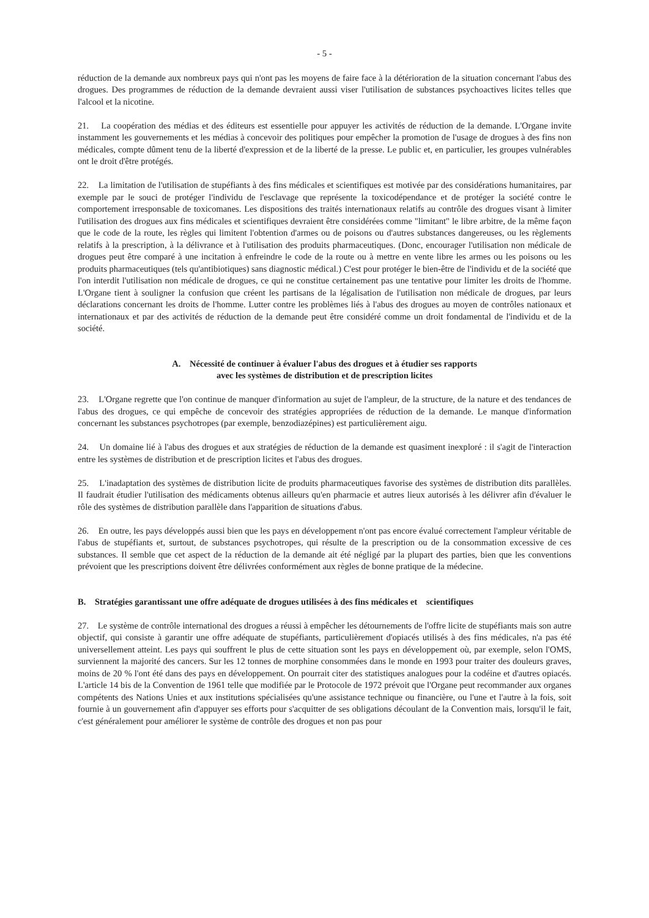- 5 -
réduction de la demande aux nombreux pays qui n'ont pas les moyens de faire face à la détérioration de la situation concernant l'abus des drogues. Des programmes de réduction de la demande devraient aussi viser l'utilisation de substances psychoactives licites telles que l'alcool et la nicotine.
21. La coopération des médias et des éditeurs est essentielle pour appuyer les activités de réduction de la demande. L'Organe invite instamment les gouvernements et les médias à concevoir des politiques pour empêcher la promotion de l'usage de drogues à des fins non médicales, compte dûment tenu de la liberté d'expression et de la liberté de la presse. Le public et, en particulier, les groupes vulnérables ont le droit d'être protégés.
22. La limitation de l'utilisation de stupéfiants à des fins médicales et scientifiques est motivée par des considérations humanitaires, par exemple par le souci de protéger l'individu de l'esclavage que représente la toxicodépendance et de protéger la société contre le comportement irresponsable de toxicomanes. Les dispositions des traités internationaux relatifs au contrôle des drogues visant à limiter l'utilisation des drogues aux fins médicales et scientifiques devraient être considérées comme "limitant" le libre arbitre, de la même façon que le code de la route, les règles qui limitent l'obtention d'armes ou de poisons ou d'autres substances dangereuses, ou les règlements relatifs à la prescription, à la délivrance et à l'utilisation des produits pharmaceutiques. (Donc, encourager l'utilisation non médicale de drogues peut être comparé à une incitation à enfreindre le code de la route ou à mettre en vente libre les armes ou les poisons ou les produits pharmaceutiques (tels qu'antibiotiques) sans diagnostic médical.) C'est pour protéger le bien-être de l'individu et de la société que l'on interdit l'utilisation non médicale de drogues, ce qui ne constitue certainement pas une tentative pour limiter les droits de l'homme. L'Organe tient à souligner la confusion que créent les partisans de la légalisation de l'utilisation non médicale de drogues, par leurs déclarations concernant les droits de l'homme. Lutter contre les problèmes liés à l'abus des drogues au moyen de contrôles nationaux et internationaux et par des activités de réduction de la demande peut être considéré comme un droit fondamental de l'individu et de la société.
A. Nécessité de continuer à évaluer l'abus des drogues et à étudier ses rapports
avec les systèmes de distribution et de prescription licites
23. L'Organe regrette que l'on continue de manquer d'information au sujet de l'ampleur, de la structure, de la nature et des tendances de l'abus des drogues, ce qui empêche de concevoir des stratégies appropriées de réduction de la demande. Le manque d'information concernant les substances psychotropes (par exemple, benzodiazépines) est particulièrement aigu.
24. Un domaine lié à l'abus des drogues et aux stratégies de réduction de la demande est quasiment inexploré : il s'agit de l'interaction entre les systèmes de distribution et de prescription licites et l'abus des drogues.
25. L'inadaptation des systèmes de distribution licite de produits pharmaceutiques favorise des systèmes de distribution dits parallèles. Il faudrait étudier l'utilisation des médicaments obtenus ailleurs qu'en pharmacie et autres lieux autorisés à les délivrer afin d'évaluer le rôle des systèmes de distribution parallèle dans l'apparition de situations d'abus.
26. En outre, les pays développés aussi bien que les pays en développement n'ont pas encore évalué correctement l'ampleur véritable de l'abus de stupéfiants et, surtout, de substances psychotropes, qui résulte de la prescription ou de la consommation excessive de ces substances. Il semble que cet aspect de la réduction de la demande ait été négligé par la plupart des parties, bien que les conventions prévoient que les prescriptions doivent être délivrées conformément aux règles de bonne pratique de la médecine.
B. Stratégies garantissant une offre adéquate de drogues utilisées à des fins médicales et scientifiques
27. Le système de contrôle international des drogues a réussi à empêcher les détournements de l'offre licite de stupéfiants mais son autre objectif, qui consiste à garantir une offre adéquate de stupéfiants, particulièrement d'opiacés utilisés à des fins médicales, n'a pas été universellement atteint. Les pays qui souffrent le plus de cette situation sont les pays en développement où, par exemple, selon l'OMS, surviennent la majorité des cancers. Sur les 12 tonnes de morphine consommées dans le monde en 1993 pour traiter des douleurs graves, moins de 20 % l'ont été dans des pays en développement. On pourrait citer des statistiques analogues pour la codéine et d'autres opiacés. L'article 14 bis de la Convention de 1961 telle que modifiée par le Protocole de 1972 prévoit que l'Organe peut recommander aux organes compétents des Nations Unies et aux institutions spécialisées qu'une assistance technique ou financière, ou l'une et l'autre à la fois, soit fournie à un gouvernement afin d'appuyer ses efforts pour s'acquitter de ses obligations découlant de la Convention mais, lorsqu'il le fait, c'est généralement pour améliorer le système de contrôle des drogues et non pas pour